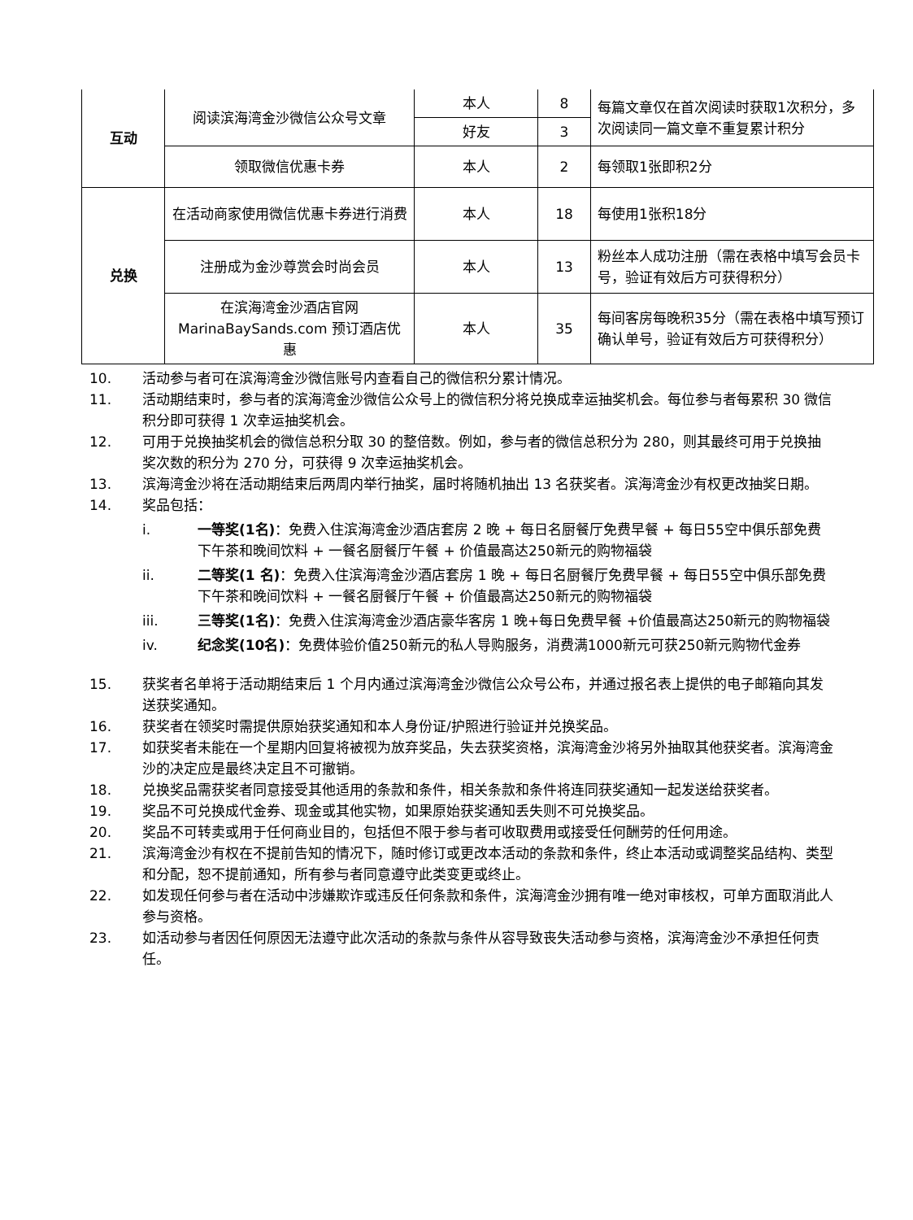| 互动 | 阅读滨海湾金沙微信公众号文章 | 本人 | 8 | 每篇文章仅在首次阅读时获取1次积分，多次阅读同一篇文章不重复累计积分 |
| | | 好友 | 3 | |
| | 领取微信优惠卡券 | 本人 | 2 | 每领取1张即积2分 |
| 兑换 | 在活动商家使用微信优惠卡券进行消费 | 本人 | 18 | 每使用1张积18分 |
| | 注册成为金沙尊赏会时尚会员 | 本人 | 13 | 粉丝本人成功注册（需在表格中填写会员卡号，验证有效后方可获得积分） |
| | 在滨海湾金沙酒店官网 MarinaBaySands.com 预订酒店优惠 | 本人 | 35 | 每间客房每晚积35分（需在表格中填写预订确认单号，验证有效后方可获得积分） |
10. 活动参与者可在滨海湾金沙微信账号内查看自己的微信积分累计情况。
11. 活动期结束时，参与者的滨海湾金沙微信公众号上的微信积分将兑换成幸运抽奖机会。每位参与者每累积 30 微信积分即可获得 1 次幸运抽奖机会。
12. 可用于兑换抽奖机会的微信总积分取 30 的整倍数。例如，参与者的微信总积分为 280，则其最终可用于兑换抽奖次数的积分为 270 分，可获得 9 次幸运抽奖机会。
13. 滨海湾金沙将在活动期结束后两周内举行抽奖，届时将随机抽出 13 名获奖者。滨海湾金沙有权更改抽奖日期。
14. 奖品包括：
i. 一等奖(1名)：免费入住滨海湾金沙酒店套房 2 晚 + 每日名厨餐厅免费早餐 + 每日55空中俱乐部免费下午茶和晚间饮料 + 一餐名厨餐厅午餐 + 价值最高达250新元的购物福袋
ii. 二等奖(1 名)：免费入住滨海湾金沙酒店套房 1 晚 + 每日名厨餐厅免费早餐 + 每日55空中俱乐部免费下午茶和晚间饮料 + 一餐名厨餐厅午餐 + 价值最高达250新元的购物福袋
iii. 三等奖(1名)：免费入住滨海湾金沙酒店豪华客房 1 晚+每日免费早餐 +价值最高达250新元的购物福袋
iv. 纪念奖(10名)：免费体验价值250新元的私人导购服务，消费满1000新元可获250新元购物代金券
15. 获奖者名单将于活动期结束后 1 个月内通过滨海湾金沙微信公众号公布，并通过报名表上提供的电子邮箱向其发送获奖通知。
16. 获奖者在领奖时需提供原始获奖通知和本人身份证/护照进行验证并兑换奖品。
17. 如获奖者未能在一个星期内回复将被视为放弃奖品，失去获奖资格，滨海湾金沙将另外抽取其他获奖者。滨海湾金沙的决定应是最终决定且不可撤销。
18. 兑换奖品需获奖者同意接受其他适用的条款和条件，相关条款和条件将连同获奖通知一起发送给获奖者。
19. 奖品不可兑换成代金券、现金或其他实物，如果原始获奖通知丢失则不可兑换奖品。
20. 奖品不可转卖或用于任何商业目的，包括但不限于参与者可收取费用或接受任何酬劳的任何用途。
21. 滨海湾金沙有权在不提前告知的情况下，随时修订或更改本活动的条款和条件，终止本活动或调整奖品结构、类型和分配，恕不提前通知，所有参与者同意遵守此类变更或终止。
22. 如发现任何参与者在活动中涉嫌欺诈或违反任何条款和条件，滨海湾金沙拥有唯一绝对审核权，可单方面取消此人参与资格。
23. 如活动参与者因任何原因无法遵守此次活动的条款与条件从容导致丧失活动参与资格，滨海湾金沙不承担任何责任。